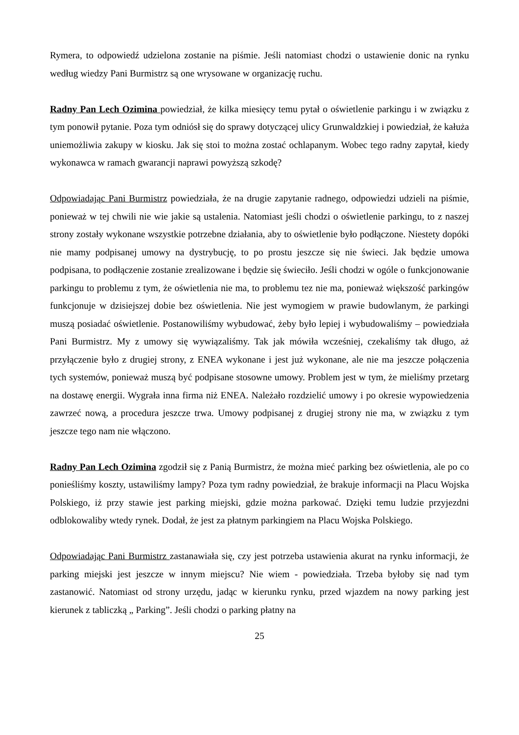Rymera, to odpowiedź udzielona zostanie na piśmie. Jeśli natomiast chodzi o ustawienie donic na rynku według wiedzy Pani Burmistrz są one wrysowane w organizację ruchu.
Radny Pan Lech Ozimina powiedział, że kilka miesięcy temu pytał o oświetlenie parkingu i w związku z tym ponowił pytanie. Poza tym odniósł się do sprawy dotyczącej ulicy Grunwaldzkiej i powiedział, że kałuża uniemożliwia zakupy w kiosku. Jak się stoi to można zostać ochlapanym. Wobec tego radny zapytał, kiedy wykonawca w ramach gwarancji naprawi powyższą szkodę?
Odpowiadając Pani Burmistrz powiedziała, że na drugie zapytanie radnego, odpowiedzi udzieli na piśmie, ponieważ w tej chwili nie wie jakie są ustalenia. Natomiast jeśli chodzi o oświetlenie parkingu, to z naszej strony zostały wykonane wszystkie potrzebne działania, aby to oświetlenie było podłączone. Niestety dopóki nie mamy podpisanej umowy na dystrybucję, to po prostu jeszcze się nie świeci. Jak będzie umowa podpisana, to podłączenie zostanie zrealizowane i będzie się świeciło. Jeśli chodzi w ogóle o funkcjonowanie parkingu to problemu z tym, że oświetlenia nie ma, to problemu tez nie ma, ponieważ większość parkingów funkcjonuje w dzisiejszej dobie bez oświetlenia. Nie jest wymogiem w prawie budowlanym, że parkingi muszą posiadać oświetlenie. Postanowiliśmy wybudować, żeby było lepiej i wybudowaliśmy – powiedziała Pani Burmistrz. My z umowy się wywiązaliśmy. Tak jak mówiła wcześniej, czekaliśmy tak długo, aż przyłączenie było z drugiej strony, z ENEA wykonane i jest już wykonane, ale nie ma jeszcze połączenia tych systemów, ponieważ muszą być podpisane stosowne umowy. Problem jest w tym, że mieliśmy przetarg na dostawę energii. Wygrała inna firma niż ENEA. Należało rozdzielić umowy i po okresie wypowiedzenia zawrzeć nową, a procedura jeszcze trwa. Umowy podpisanej z drugiej strony nie ma, w związku z tym jeszcze tego nam nie włączono.
Radny Pan Lech Ozimina zgodził się z Panią Burmistrz, że można mieć parking bez oświetlenia, ale po co ponieśliśmy koszty, ustawiliśmy lampy? Poza tym radny powiedział, że brakuje informacji na Placu Wojska Polskiego, iż przy stawie jest parking miejski, gdzie można parkować. Dzięki temu ludzie przyjezdni odblokowaliby wtedy rynek. Dodał, że jest za płatnym parkingiem na Placu Wojska Polskiego.
Odpowiadając Pani Burmistrz zastanawiała się, czy jest potrzeba ustawienia akurat na rynku informacji, że parking miejski jest jeszcze w innym miejscu? Nie wiem - powiedziała. Trzeba byłoby się nad tym zastanowić. Natomiast od strony urzędu, jadąc w kierunku rynku, przed wjazdem na nowy parking jest kierunek z tabliczką „ Parking”. Jeśli chodzi o parking płatny na
25